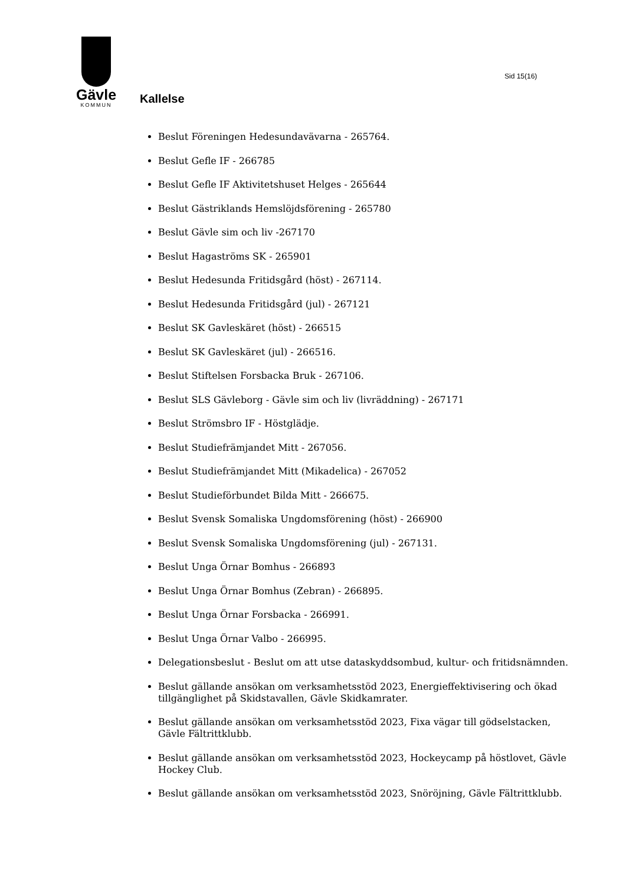Gävle
KOMMUN
Sid 15(16)
Kallelse
Beslut Föreningen Hedesundavävarna - 265764.
Beslut Gefle IF - 266785
Beslut Gefle IF Aktivitetshuset Helges - 265644
Beslut Gästriklands Hemslöjdsförening - 265780
Beslut Gävle sim och liv -267170
Beslut Hagaströms SK - 265901
Beslut Hedesunda Fritidsgård (höst) - 267114.
Beslut Hedesunda Fritidsgård (jul) - 267121
Beslut SK Gavleskäret (höst) - 266515
Beslut SK Gavleskäret (jul) - 266516.
Beslut Stiftelsen Forsbacka Bruk - 267106.
Beslut SLS Gävleborg - Gävle sim och liv (livräddning) - 267171
Beslut Strömsbro IF - Höstglädje.
Beslut Studiefrämjandet Mitt - 267056.
Beslut Studiefrämjandet Mitt (Mikadelica) - 267052
Beslut Studieförbundet Bilda Mitt - 266675.
Beslut Svensk Somaliska Ungdomsförening (höst) - 266900
Beslut Svensk Somaliska Ungdomsförening (jul) - 267131.
Beslut Unga Örnar Bomhus - 266893
Beslut Unga Örnar Bomhus (Zebran) - 266895.
Beslut Unga Örnar Forsbacka - 266991.
Beslut Unga Örnar Valbo - 266995.
Delegationsbeslut - Beslut om att utse dataskyddsombud, kultur- och fritidsnämnden.
Beslut gällande ansökan om verksamhetsstöd 2023, Energieffektivisering och ökad tillgänglighet på Skidstavallen, Gävle Skidkamrater.
Beslut gällande ansökan om verksamhetsstöd 2023, Fixa vägar till gödselstacken, Gävle Fältrittklubb.
Beslut gällande ansökan om verksamhetsstöd 2023, Hockeycamp på höstlovet, Gävle Hockey Club.
Beslut gällande ansökan om verksamhetsstöd 2023, Snöröjning, Gävle Fältrittklubb.